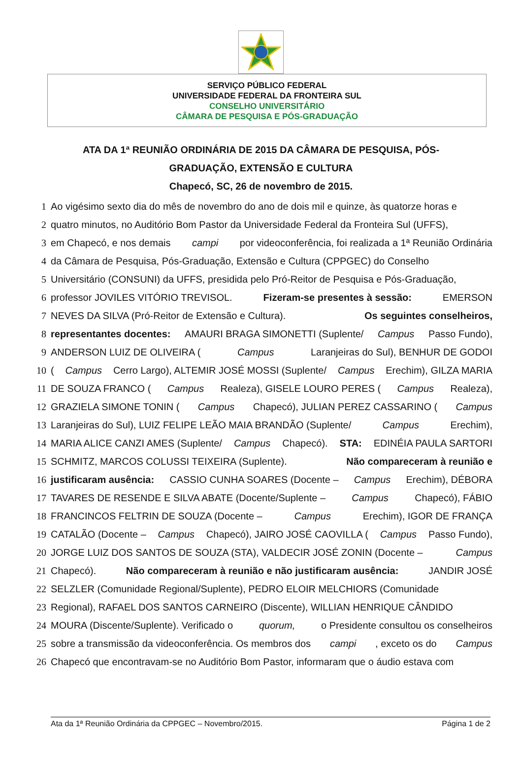SERVIÇO PÚBLICO FEDERAL
UNIVERSIDADE FEDERAL DA FRONTEIRA SUL
CONSELHO UNIVERSITÁRIO
CÂMARA DE PESQUISA E PÓS-GRADUAÇÃO
ATA DA 1ª REUNIÃO ORDINÁRIA DE 2015 DA CÂMARA DE PESQUISA, PÓS-
GRADUAÇÃO, EXTENSÃO E CULTURA
Chapecó, SC, 26 de novembro de 2015.
1 Ao vigésimo sexto dia do mês de novembro do ano de dois mil e quinze, às quatorze horas e
2 quatro minutos, no Auditório Bom Pastor da Universidade Federal da Fronteira Sul (UFFS),
3 em Chapecó, e nos demais campi por videoconferência, foi realizada a 1ª Reunião Ordinária
4 da Câmara de Pesquisa, Pós-Graduação, Extensão e Cultura (CPPGEC) do Conselho
5 Universitário (CONSUNI) da UFFS, presidida pelo Pró-Reitor de Pesquisa e Pós-Graduação,
6 professor JOVILES VITÓRIO TREVISOL. Fizeram-se presentes à sessão: EMERSON
7 NEVES DA SILVA (Pró-Reitor de Extensão e Cultura). Os seguintes conselheiros,
8 representantes docentes: AMAURI BRAGA SIMONETTI (Suplente/ Campus Passo Fundo),
9 ANDERSON LUIZ DE OLIVEIRA (Campus Laranjeiras do Sul), BENHUR DE GODOI
10 (Campus Cerro Largo), ALTEMIR JOSÉ MOSSI (Suplente/ Campus Erechim), GILZA MARIA
11 DE SOUZA FRANCO (Campus Realeza), GISELE LOURO PERES (Campus Realeza),
12 GRAZIELA SIMONE TONIN (Campus Chapecó), JULIAN PEREZ CASSARINO (Campus
13 Laranjeiras do Sul), LUIZ FELIPE LEÃO MAIA BRANDÃO (Suplente/ Campus Erechim),
14 MARIA ALICE CANZI AMES (Suplente/ Campus Chapecó). STA: EDINÉIA PAULA SARTORI
15 SCHMITZ, MARCOS COLUSSI TEIXEIRA (Suplente). Não compareceram à reunião e
16 justificaram ausência: CASSIO CUNHA SOARES (Docente – Campus Erechim), DÉBORA
17 TAVARES DE RESENDE E SILVA ABATE (Docente/Suplente – Campus Chapecó), FÁBIO
18 FRANCINCOS FELTRIN DE SOUZA (Docente – Campus Erechim), IGOR DE FRANÇA
19 CATALÃO (Docente – Campus Chapecó), JAIRO JOSÉ CAOVILLA (Campus Passo Fundo),
20 JORGE LUIZ DOS SANTOS DE SOUZA (STA), VALDECIR JOSÉ ZONIN (Docente – Campus
21 Chapecó). Não compareceram à reunião e não justificaram ausência: JANDIR JOSÉ
22 SELZLER (Comunidade Regional/Suplente), PEDRO ELOIR MELCHIORS (Comunidade
23 Regional), RAFAEL DOS SANTOS CARNEIRO (Discente), WILLIAN HENRIQUE CÂNDIDO
24 MOURA (Discente/Suplente). Verificado o quorum, o Presidente consultou os conselheiros
25 sobre a transmissão da videoconferência. Os membros dos campi, exceto os do Campus
26 Chapecó que encontravam-se no Auditório Bom Pastor, informaram que o áudio estava com
Ata da 1ª Reunião Ordinária da CPPGEC – Novembro/2015. Página 1 de 2